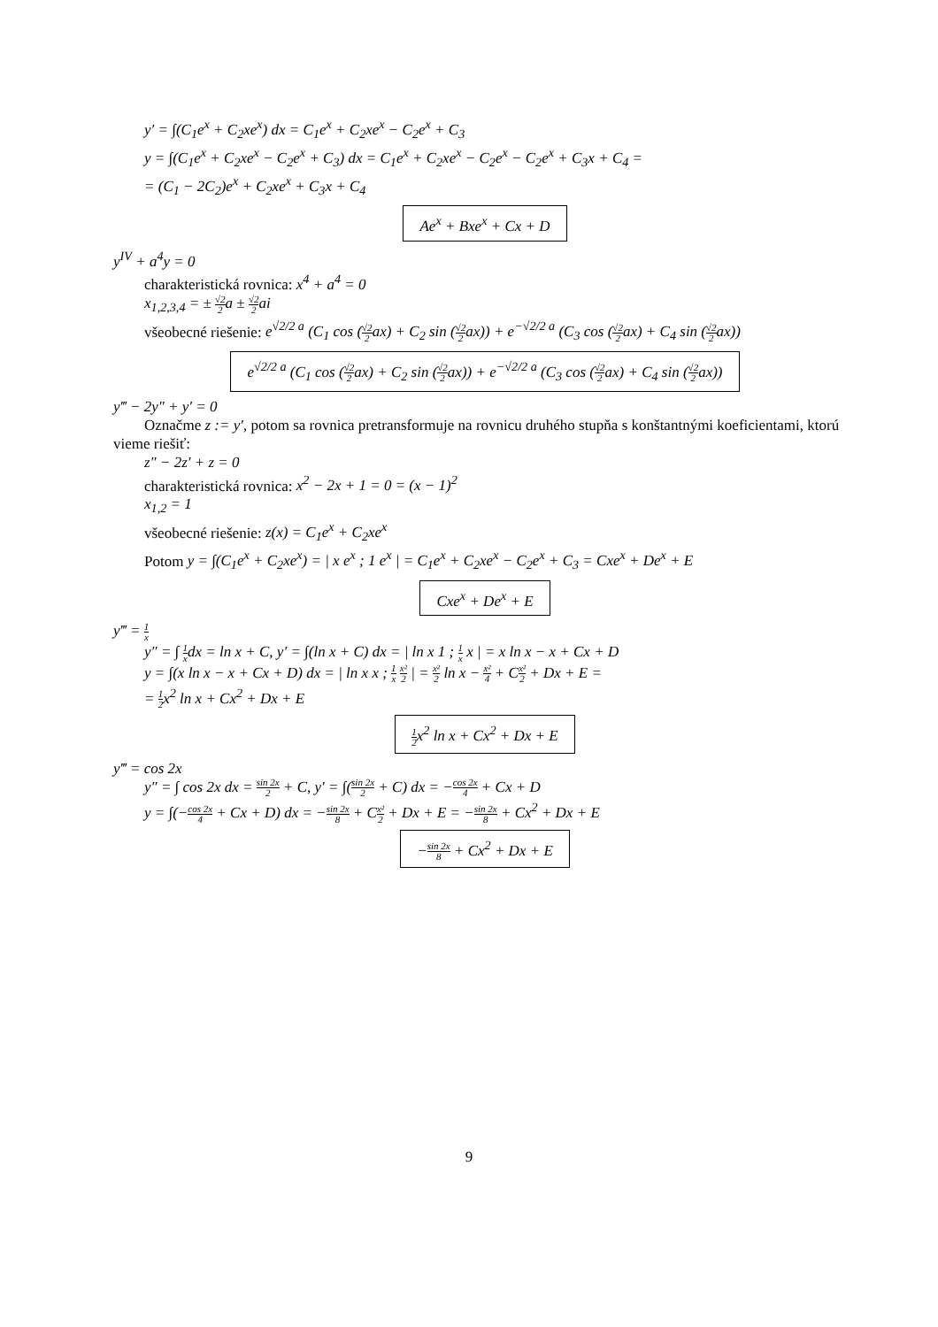y′ = ∫(C<sub>1</sub>e<sup>x</sup> + C<sub>2</sub>xe<sup>x</sup>) dx = C<sub>1</sub>e<sup>x</sup> + C<sub>2</sub>xe<sup>x</sup> − C<sub>2</sub>e<sup>x</sup> + C<sub>3</sub>
y = ∫(C<sub>1</sub>e<sup>x</sup> + C<sub>2</sub>xe<sup>x</sup> − C<sub>2</sub>e<sup>x</sup> + C<sub>3</sub>) dx = C<sub>1</sub>e<sup>x</sup> + C<sub>2</sub>xe<sup>x</sup> − C<sub>2</sub>e<sup>x</sup> − C<sub>2</sub>e<sup>x</sup> + C<sub>3</sub>x + C<sub>4</sub> =
= (C<sub>1</sub> − 2C<sub>2</sub>)e<sup>x</sup> + C<sub>2</sub>xe<sup>x</sup> + C<sub>3</sub>x + C<sub>4</sub>
Ae<sup>x</sup> + Bxe<sup>x</sup> + Cx + D
y<sup>IV</sup> + a<sup>4</sup>y = 0
charakteristická rovnica: x<sup>4</sup> + a<sup>4</sup> = 0
x<sub>1,2,3,4</sub> = ± √2 2a ± √2 2ai
všeobecné riešenie: e<sup>√2/2 a</sup> (C<sub>1</sub> cos (√2 2ax) + C<sub>2</sub> sin (√2 2ax)) + e<sup>−√2/2 a</sup> (C<sub>3</sub> cos (√2 2ax) + C<sub>4</sub> sin (√2 2ax))
e<sup>√2/2 a</sup> (C<sub>1</sub> cos (√2 2ax) + C<sub>2</sub> sin (√2 2ax)) + e<sup>−√2/2 a</sup> (C<sub>3</sub> cos (√2 2ax) + C<sub>4</sub> sin (√2 2ax))
y‴ − 2y″ + y′ = 0
Označme z := y′, potom sa rovnica pretransformuje na rovnicu druhého stupňa s konštantnými koeficientami, ktorú vieme riešiť:
z″ − 2z′ + z = 0
charakteristická rovnica: x<sup>2</sup> − 2x + 1 = 0 = (x − 1)<sup>2</sup>
x<sub>1,2</sub> = 1
všeobecné riešenie: z(x) = C<sub>1</sub>e<sup>x</sup> + C<sub>2</sub>xe<sup>x</sup>
Potom y = ∫(C<sub>1</sub>e<sup>x</sup> + C<sub>2</sub>xe<sup>x</sup>) = | x e<sup>x</sup> ; 1 e<sup>x</sup> | = C<sub>1</sub>e<sup>x</sup> + C<sub>2</sub>xe<sup>x</sup> − C<sub>2</sub>e<sup>x</sup> + C<sub>3</sub> = Cxe<sup>x</sup> + De<sup>x</sup> + E
Cxe<sup>x</sup> + De<sup>x</sup> + E
y‴ = 1 x
y″ = ∫ 1 xdx = ln x + C, y′ = ∫(ln x + C) dx = | ln x 1 ; 1 x x | = x ln x − x + Cx + D
y = ∫(x ln x − x + Cx + D) dx = | ln x x ; 1 x x² 2 | = x² 2 ln x − x² 4 + Cx² 2 + Dx + E =
= 1 2x<sup>2</sup> ln x + Cx<sup>2</sup> + Dx + E
1 2x<sup>2</sup> ln x + Cx<sup>2</sup> + Dx + E
y‴ = cos 2x
y″ = ∫ cos 2x dx = sin 2x 2 + C, y′ = ∫(sin 2x 2 + C) dx = −cos 2x 4 + Cx + D
y = ∫(−cos 2x 4 + Cx + D) dx = −sin 2x 8 + Cx² 2 + Dx + E = −sin 2x 8 + Cx<sup>2</sup> + Dx + E
−sin 2x 8 + Cx<sup>2</sup> + Dx + E
9